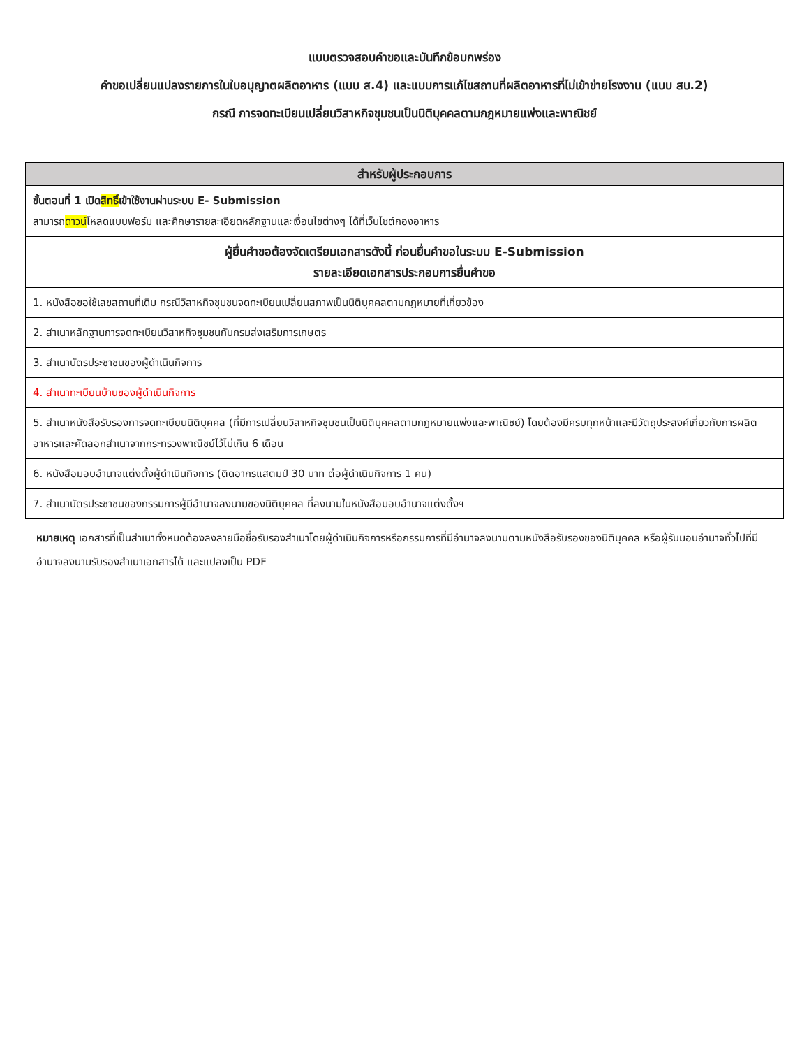แบบตรวจสอบคำขอและบันทึกข้อบกพร่อง
คำขอเปลี่ยนแปลงรายการในใบอนุญาตผลิตอาหาร (แบบ ส.4) และแบบการแก้ไขสถานที่ผลิตอาหารที่ไม่เข้าข่ายโรงงาน (แบบ สบ.2)
กรณี การจดทะเบียนเปลี่ยนวิสาหกิจชุมชนเป็นนิติบุคคลตามกฎหมายแพ่งและพาณิชย์
| สำหรับผู้ประกอบการ |
| --- |
| ขั้นตอนที่ 1 เปิด สิทธิ์ เข้าใช้งานผ่านระบบ E- Submission สามารถ ดาวน์ โหลดแบบฟอร์ม และศึกษารายละเอียดหลักฐานและเงื่อนไขต่างๆ ได้ที่เว็บไซต์กองอาหาร |
| ผู้ยื่นคำขอต้องจัดเตรียมเอกสารดังนี้ ก่อนยื่นคำขอในระบบ E-Submission รายละเอียดเอกสารประกอบการยื่นคำขอ |
| 1. หนังสือขอใช้เลขสถานที่เดิม กรณีวิสาหกิจชุมชนจดทะเบียนเปลี่ยนสภาพเป็นนิติบุคคลตามกฎหมายที่เกี่ยวข้อง |
| 2. สำเนาหลักฐานการจดทะเบียนวิสาหกิจชุมชนกับกรมส่งเสริมการเกษตร |
| 3. สำเนาบัตรประชาชนของผู้ดำเนินกิจการ |
| 4. สำเนาทะเบียนบ้านของผู้ดำเนินกิจการ |
| 5. สำเนาหนังสือรับรองการจดทะเบียนนิติบุคคล (ที่มีการเปลี่ยนวิสาหกิจชุมชนเป็นนิติบุคคลตามกฎหมายแพ่งและพาณิชย์) โดยต้องมีครบทุกหน้าและมีวัตถุประสงค์เกี่ยวกับการผลิตอาหารและคัดลอกสำเนาจากกระทรวงพาณิชย์ไว้ไม่เกิน 6 เดือน |
| 6. หนังสือมอบอำนาจแต่งตั้งผู้ดำเนินกิจการ (ติดอากรแสตมป์ 30 บาท ต่อผู้ดำเนินกิจการ 1 คน) |
| 7. สำเนาบัตรประชาชนของกรรมการผู้มีอำนาจลงนามของนิติบุคคล ที่ลงนามในหนังสือมอบอำนาจแต่งตั้งฯ |
หมายเหตุ เอกสารที่เป็นสำเนาทั้งหมดต้องลงลายมือชื่อรับรองสำเนาโดยผู้ดำเนินกิจการหรือกรรมการที่มีอำนาจลงนามตามหนังสือรับรองของนิติบุคคล หรือผู้รับมอบอำนาจทั่วไปที่มีอำนาจลงนามรับรองสำเนาเอกสารได้ และแปลงเป็น PDF